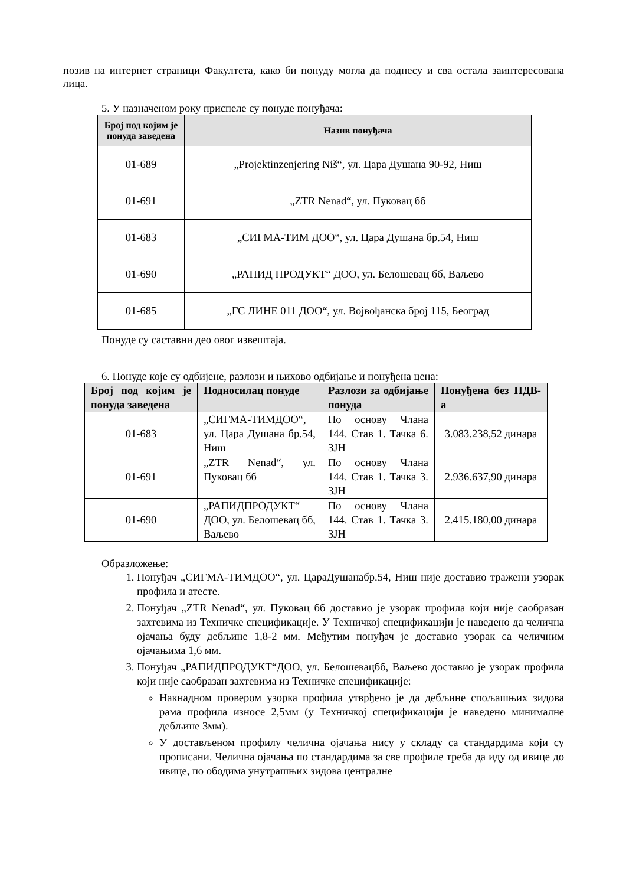позив на интернет страници Факултета, како би понуду могла да поднесу и сва остала заинтересована лица.
5. У назначеном року приспеле су понуде понуђача:
| Број под којим је понуда заведена | Назив понуђача |
| --- | --- |
| 01-689 | „Projektinzenjering Niš“, ул. Цара Душана 90-92, Ниш |
| 01-691 | „ZTR Nenad“, ул. Пуковац бб |
| 01-683 | „СИГМА-ТИМ ДОО“, ул. Цара Душана бр.54, Ниш |
| 01-690 | „РАПИД ПРОДУКТ“ ДОО, ул. Белошевац бб, Ваљево |
| 01-685 | „ГС ЛИНЕ 011 ДОО“, ул. Војвођанска број 115, Београд |
Понуде су саставни део овог извештаја.
6. Понуде које су одбијене, разлози и њихово одбијање и понуђена цена:
| Број под којим је понуда заведена | Подносилац понуде | Разлози за одбијање понуда | Понуђена без ПДВ-а |
| --- | --- | --- | --- |
| 01-683 | „СИГМА-ТИМДОО“, ул. Цара Душана бр.54, Ниш | По основу Члана 144. Став 1. Тачка 6. ЗЈН | 3.083.238,52 динара |
| 01-691 | „ZTR Nenad“, ул. Пуковац бб | По основу Члана 144. Став 1. Тачка 3. ЗЈН | 2.936.637,90 динара |
| 01-690 | „РАПИДПРОДУКТ“ ДОО, ул. Белошевац бб, Ваљево | По основу Члана 144. Став 1. Тачка 3. ЗЈН | 2.415.180,00 динара |
Образложење:
1. Понуђач „СИГМА-ТИМДОО“, ул. ЦараДушанабр.54, Ниш није доставио тражени узорак профила и атесте.
2. Понуђач „ZTR Nenad“, ул. Пуковац бб доставио је узорак профила који није саобразан захтевима из Техничке спецификације. У Техничкој спецификацији је наведено да челична ојачања буду дебљине 1,8-2 мм. Међутим понуђач је доставио узорак са челичним ојачањима 1,6 мм.
3. Понуђач „РАПИДПРОДУКТ“ДОО, ул. Белошевацбб, Ваљево доставио је узорак профила који није саобразан захтевима из Техничке спецификације:
Накнадном провером узорка профила утврђено је да дебљине спољашњих зидова рама профила износе 2,5мм (у Техничкој спецификацији је наведено минималне дебљине 3мм).
У достављеном профилу челична ојачања нису у складу са стандардима који су прописани. Челична ојачања по стандардима за све профиле треба да иду од ивице до ивице, по ободима унутрашњих зидова централне